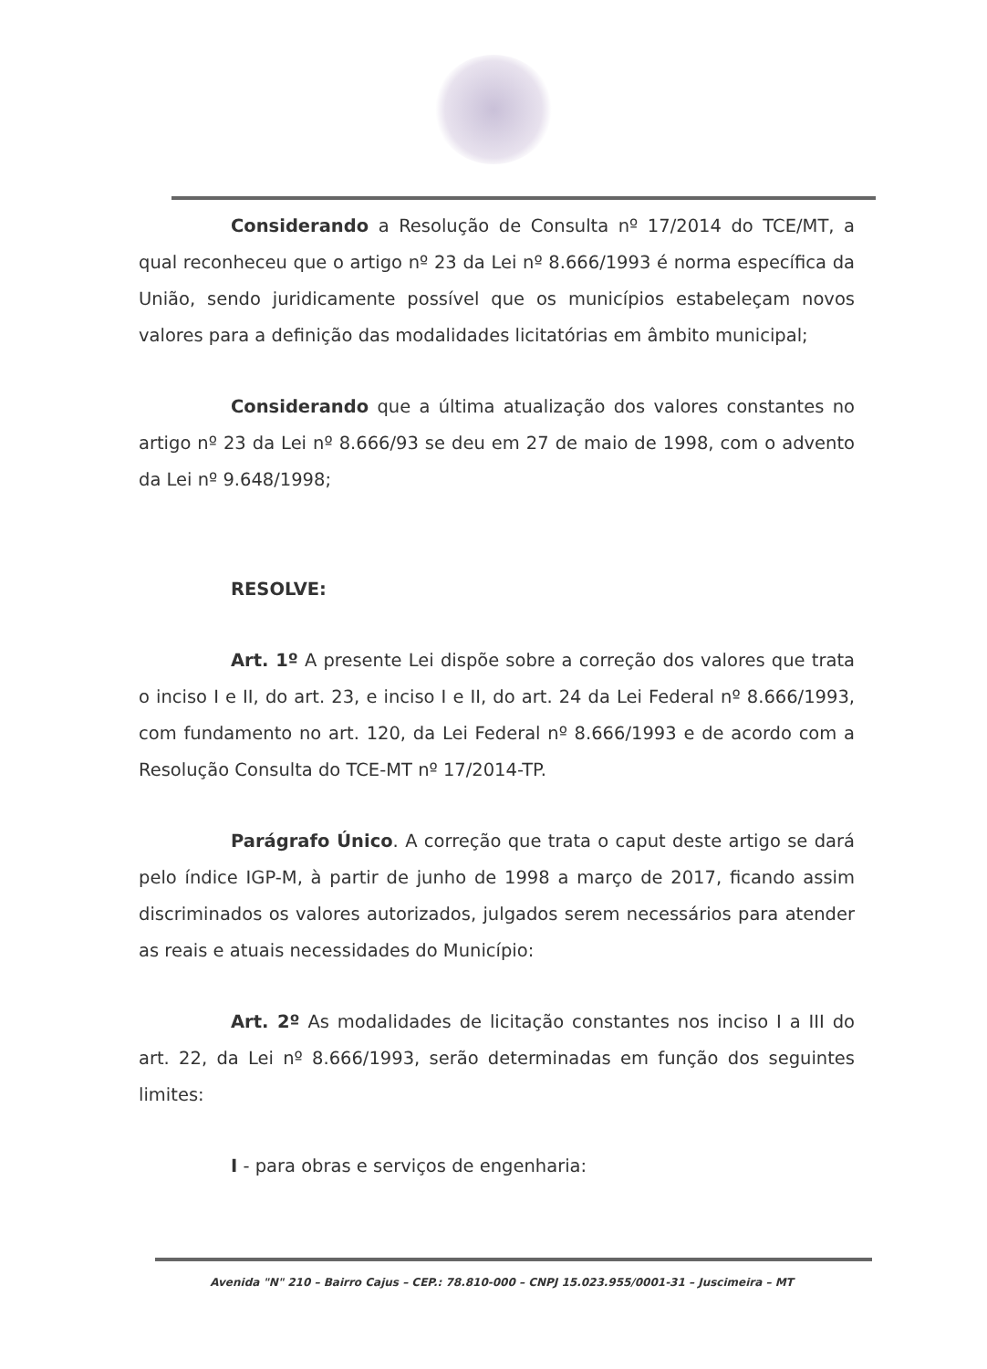Considerando a Resolução de Consulta nº 17/2014 do TCE/MT, a qual reconheceu que o artigo nº 23 da Lei nº 8.666/1993 é norma específica da União, sendo juridicamente possível que os municípios estabeleçam novos valores para a definição das modalidades licitatórias em âmbito municipal;
Considerando que a última atualização dos valores constantes no artigo nº 23 da Lei nº 8.666/93 se deu em 27 de maio de 1998, com o advento da Lei nº 9.648/1998;
RESOLVE:
Art. 1º A presente Lei dispõe sobre a correção dos valores que trata o inciso I e II, do art. 23, e inciso I e II, do art. 24 da Lei Federal nº 8.666/1993, com fundamento no art. 120, da Lei Federal nº 8.666/1993 e de acordo com a Resolução Consulta do TCE-MT nº 17/2014-TP.
Parágrafo Único. A correção que trata o caput deste artigo se dará pelo índice IGP-M, à partir de junho de 1998 a março de 2017, ficando assim discriminados os valores autorizados, julgados serem necessários para atender as reais e atuais necessidades do Município:
Art. 2º As modalidades de licitação constantes nos inciso I a III do art. 22, da Lei nº 8.666/1993, serão determinadas em função dos seguintes limites:
I - para obras e serviços de engenharia:
Avenida "N" 210 – Bairro Cajus – CEP.: 78.810-000 – CNPJ 15.023.955/0001-31 – Juscimeira – MT